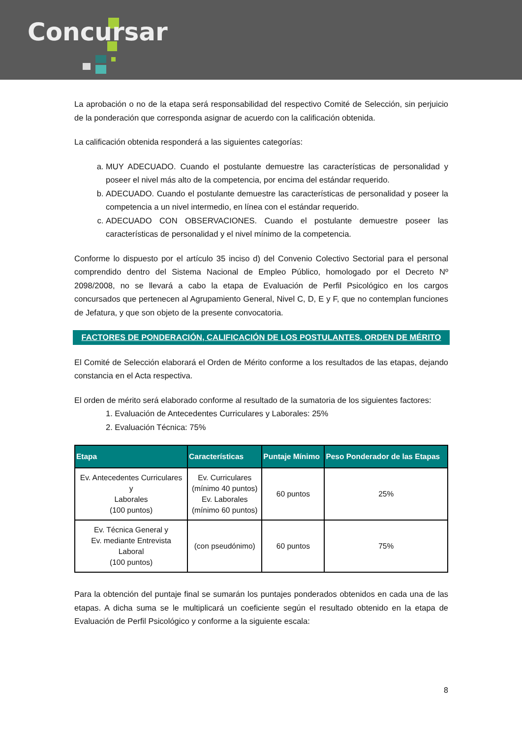Concursar
La aprobación o no de la etapa será responsabilidad del respectivo Comité de Selección, sin perjuicio de la ponderación que corresponda asignar de acuerdo con la calificación obtenida.
La calificación obtenida responderá a las siguientes categorías:
a. MUY ADECUADO. Cuando el postulante demuestre las características de personalidad y poseer el nivel más alto de la competencia, por encima del estándar requerido.
b. ADECUADO. Cuando el postulante demuestre las características de personalidad y poseer la competencia a un nivel intermedio, en línea con el estándar requerido.
c. ADECUADO CON OBSERVACIONES. Cuando el postulante demuestre poseer las características de personalidad y el nivel mínimo de la competencia.
Conforme lo dispuesto por el artículo 35 inciso d) del Convenio Colectivo Sectorial para el personal comprendido dentro del Sistema Nacional de Empleo Público, homologado por el Decreto Nº 2098/2008, no se llevará a cabo la etapa de Evaluación de Perfil Psicológico en los cargos concursados que pertenecen al Agrupamiento General, Nivel C, D, E y F, que no contemplan funciones de Jefatura, y que son objeto de la presente convocatoria.
FACTORES DE PONDERACIÓN, CALIFICACIÓN DE LOS POSTULANTES. ORDEN DE MÉRITO
El Comité de Selección elaborará el Orden de Mérito conforme a los resultados de las etapas, dejando constancia en el Acta respectiva.
El orden de mérito será elaborado conforme al resultado de la sumatoria de los siguientes factores:
1. Evaluación de Antecedentes Curriculares y Laborales: 25%
2. Evaluación Técnica: 75%
| Etapa | Características | Puntaje Mínimo | Peso Ponderador de las Etapas |
| --- | --- | --- | --- |
| Ev. Antecedentes Curriculares y Laborales (100 puntos) | Ev. Curriculares (mínimo 40 puntos) Ev. Laborales (mínimo 60 puntos) | 60 puntos | 25% |
| Ev. Técnica General y Ev. mediante Entrevista Laboral (100 puntos) | (con pseudónimo) | 60 puntos | 75% |
Para la obtención del puntaje final se sumarán los puntajes ponderados obtenidos en cada una de las etapas. A dicha suma se le multiplicará un coeficiente según el resultado obtenido en la etapa de Evaluación de Perfil Psicológico y conforme a la siguiente escala:
8